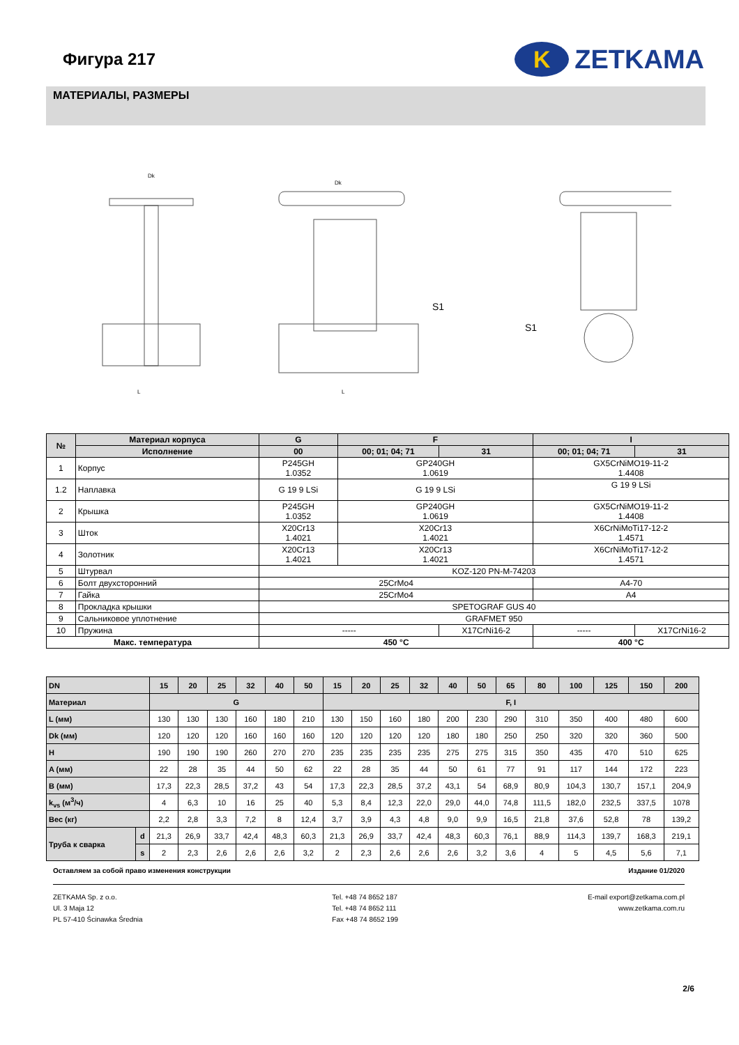Фигура 217
K
ZETKAMA
МАТЕРИАЛЫ, РАЗМЕРЫ
Dk
L
Dk
L
S1
S1
| № | Материал корпуса | G | F | | I | |
| | Исполнение | 00 | 00; 01; 04; 71 | 31 | 00; 01; 04; 71 | 31 |
| 1 | Корпус | P245GH 1.0352 | GP240GH 1.0619 | | GX5CrNiMO19-11-2 1.4408 | |
| 1.2 | Наплавка | G 19 9 LSi | G 19 9 LSi | | G 19 9 LSi | |
| 2 | Крышка | P245GH 1.0352 | GP240GH 1.0619 | | GX5CrNiMO19-11-2 1.4408 | |
| 3 | Шток | X20Cr13 1.4021 | X20Cr13 1.4021 | | X6CrNiMoTi17-12-2 1.4571 | |
| 4 | Золотник | X20Cr13 1.4021 | X20Cr13 1.4021 | | X6CrNiMoTi17-12-2 1.4571 | |
| 5 | Штурвал | KOZ-120 PN-M-74203 | | | | |
| 6 | Болт двухсторонний | 25CrMo4 | | | A4-70 | |
| 7 | Гайка | 25CrMo4 | | | A4 | |
| 8 | Прокладка крышки | SPETOGRAF GUS 40 | | | | |
| 9 | Сальниковое уплотнение | GRAFMET 950 | | | | |
| 10 | Пружина | ----- | | X17CrNi16-2 | ----- | X17CrNi16-2 |
| Макс. температура | | 450 °C | | | 400 °C | |
| DN | | 15 | 20 | 25 | 32 | 40 | 50 | 15 | 20 | 25 | 32 | 40 | 50 | 65 | 80 | 100 | 125 | 150 | 200 |
| Материал | | G | | | | | | F, I | | | | | | | | | | | |
| L (мм) | | 130 | 130 | 130 | 160 | 180 | 210 | 130 | 150 | 160 | 180 | 200 | 230 | 290 | 310 | 350 | 400 | 480 | 600 |
| Dk (мм) | | 120 | 120 | 120 | 160 | 160 | 160 | 120 | 120 | 120 | 120 | 180 | 180 | 250 | 250 | 320 | 320 | 360 | 500 |
| H | | 190 | 190 | 190 | 260 | 270 | 270 | 235 | 235 | 235 | 235 | 275 | 275 | 315 | 350 | 435 | 470 | 510 | 625 |
| A (мм) | | 22 | 28 | 35 | 44 | 50 | 62 | 22 | 28 | 35 | 44 | 50 | 61 | 77 | 91 | 117 | 144 | 172 | 223 |
| B (мм) | | 17,3 | 22,3 | 28,5 | 37,2 | 43 | 54 | 17,3 | 22,3 | 28,5 | 37,2 | 43,1 | 54 | 68,9 | 80,9 | 104,3 | 130,7 | 157,1 | 204,9 |
| k<sub>vs</sub> (м<sup>3</sup>/ч) | | 4 | 6,3 | 10 | 16 | 25 | 40 | 5,3 | 8,4 | 12,3 | 22,0 | 29,0 | 44,0 | 74,8 | 111,5 | 182,0 | 232,5 | 337,5 | 1078 |
| Вес (кг) | | 2,2 | 2,8 | 3,3 | 7,2 | 8 | 12,4 | 3,7 | 3,9 | 4,3 | 4,8 | 9,0 | 9,9 | 16,5 | 21,8 | 37,6 | 52,8 | 78 | 139,2 |
| Труба к сварка | d | 21,3 | 26,9 | 33,7 | 42,4 | 48,3 | 60,3 | 21,3 | 26,9 | 33,7 | 42,4 | 48,3 | 60,3 | 76,1 | 88,9 | 114,3 | 139,7 | 168,3 | 219,1 |
| | s | 2 | 2,3 | 2,6 | 2,6 | 2,6 | 3,2 | 2 | 2,3 | 2,6 | 2,6 | 2,6 | 3,2 | 3,6 | 4 | 5 | 4,5 | 5,6 | 7,1 |
Оставляем за собой право изменения конструкции Издание 01/2020
ZETKAMA Sp. z o.o.
Ul. 3 Maja 12
PL 57-410 Ścinawka Średnia
Tel. +48 74 8652 187
Tel. +48 74 8652 111
Fax +48 74 8652 199
E-mail export@zetkama.com.pl
www.zetkama.com.ru
2/6